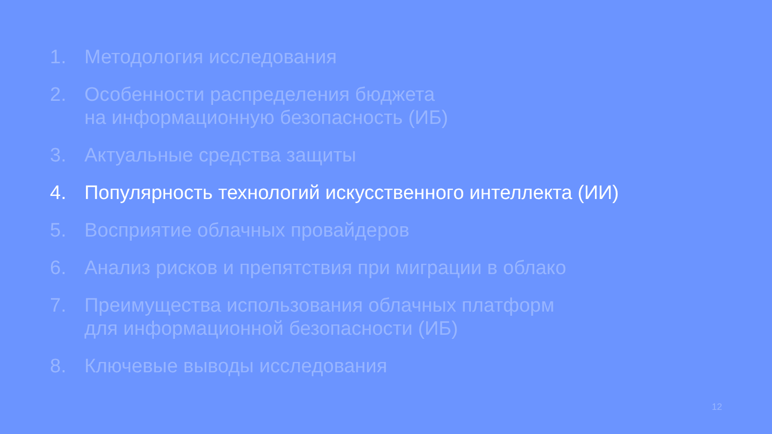1. Методология исследования
2. Особенности распределения бюджета
на информационную безопасность (ИБ)
3. Актуальные средства защиты
4. Популярность технологий искусственного интеллекта (ИИ)
5. Восприятие облачных провайдеров
6. Анализ рисков и препятствия при миграции в облако
7. Преимущества использования облачных платформ
для информационной безопасности (ИБ)
8. Ключевые выводы исследования
12